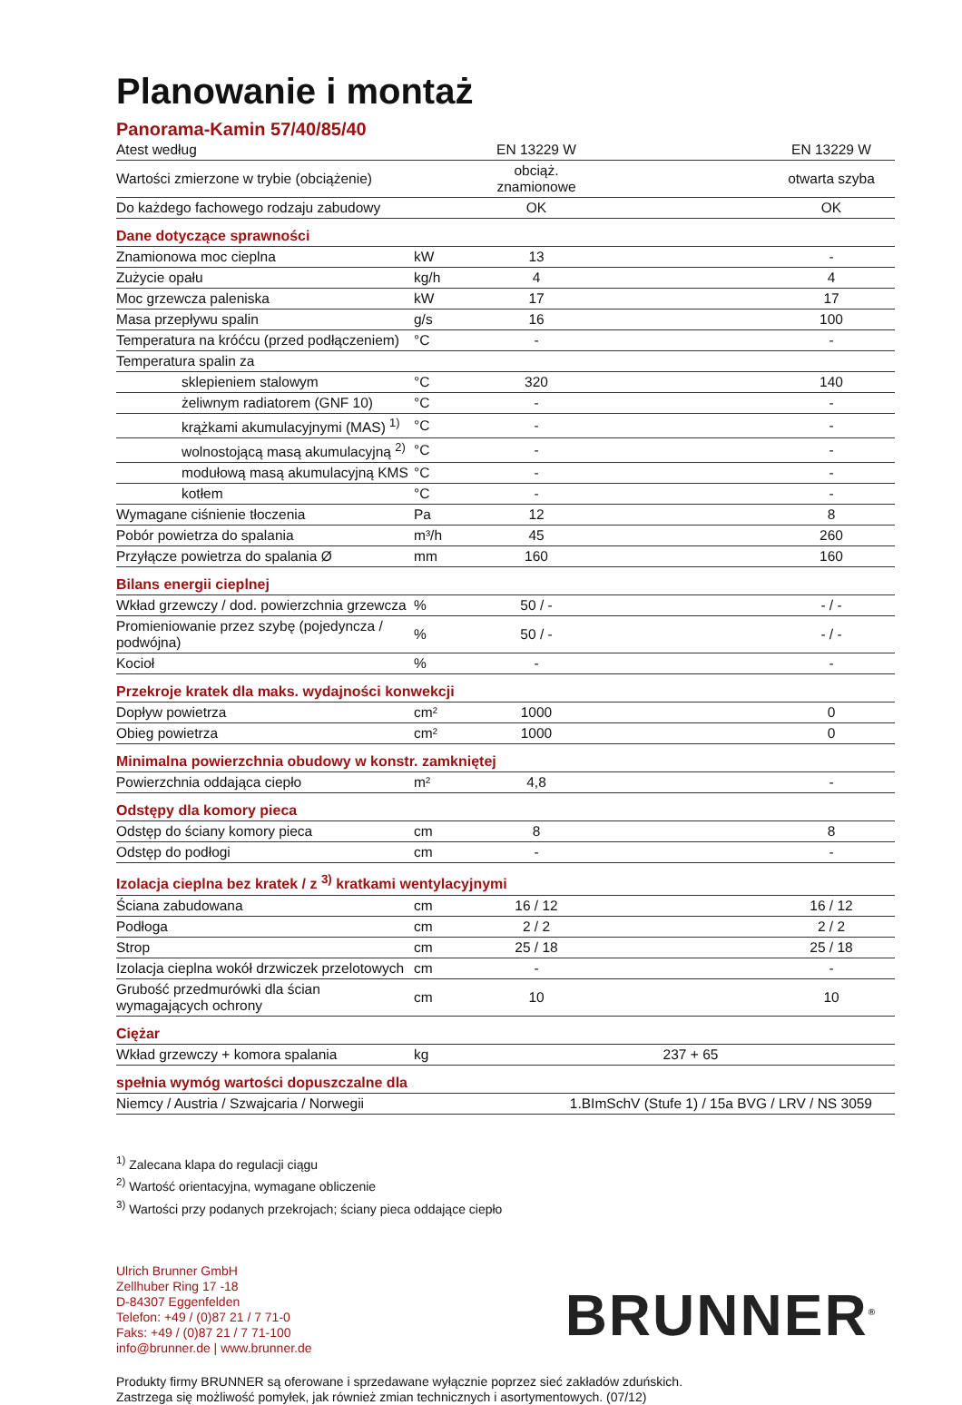Planowanie i montaż
Panorama-Kamin 57/40/85/40
| Atest według | | EN 13229 W | | EN 13229 W |
| Wartości zmierzone w trybie (obciążenie) | | obciąż. znamionowe | | otwarta szyba |
| Do każdego fachowego rodzaju zabudowy | | OK | | OK |
| Dane dotyczące sprawności | | | | |
| Znamionowa moc cieplna | kW | 13 | | - |
| Zużycie opału | kg/h | 4 | | 4 |
| Moc grzewcza paleniska | kW | 17 | | 17 |
| Masa przepływu spalin | g/s | 16 | | 100 |
| Temperatura na króćcu (przed podłączeniem) | °C | - | | - |
| Temperatura spalin za | | | | |
| sklepieniem stalowym | °C | 320 | | 140 |
| żeliwnym radiatorem (GNF 10) | °C | - | | - |
| krążkami akumulacyjnymi (MAS) <sup>1)</sup> | °C | - | | - |
| wolnostojącą masą akumulacyjną <sup>2)</sup> | °C | - | | - |
| modułową masą akumulacyjną KMS | °C | - | | - |
| kotłem | °C | - | | - |
| Wymagane ciśnienie tłoczenia | Pa | 12 | | 8 |
| Pobór powietrza do spalania | m³/h | 45 | | 260 |
| Przyłącze powietrza do spalania Ø | mm | 160 | | 160 |
| Bilans energii cieplnej | | | | |
| Wkład grzewczy / dod. powierzchnia grzewcza | % | 50 / - | | - / - |
| Promieniowanie przez szybę (pojedyncza / podwójna) | % | 50 / - | | - / - |
| Kocioł | % | - | | - |
| Przekroje kratek dla maks. wydajności konwekcji | | | | |
| Dopływ powietrza | cm² | 1000 | | 0 |
| Obieg powietrza | cm² | 1000 | | 0 |
| Minimalna powierzchnia obudowy w konstr. zamkniętej | | | | |
| Powierzchnia oddająca ciepło | m² | 4,8 | | - |
| Odstępy dla komory pieca | | | | |
| Odstęp do ściany komory pieca | cm | 8 | | 8 |
| Odstęp do podłogi | cm | - | | - |
| Izolacja cieplna bez kratek / z <sup>3)</sup> kratkami wentylacyjnymi | | | | |
| Ściana zabudowana | cm | 16 / 12 | | 16 / 12 |
| Podłoga | cm | 2 / 2 | | 2 / 2 |
| Strop | cm | 25 / 18 | | 25 / 18 |
| Izolacja cieplna wokół drzwiczek przelotowych | cm | - | | - |
| Grubość przedmurówki dla ścian wymagających ochrony | cm | 10 | | 10 |
| Ciężar | | | | |
| Wkład grzewczy + komora spalania | kg | 237 + 65 | | |
| spełnia wymóg wartości dopuszczalne dla | | | | |
| Niemcy / Austria / Szwajcaria / Norwegii | | 1.BImSchV (Stufe 1) / 15a BVG / LRV / NS 3059 | | |
<sup>1)</sup> Zalecana klapa do regulacji ciągu
<sup>2)</sup> Wartość orientacyjna, wymagane obliczenie
<sup>3)</sup> Wartości przy podanych przekrojach; ściany pieca oddające ciepło
Ulrich Brunner GmbH
Zellhuber Ring 17 -18
D-84307 Eggenfelden
Telefon: +49 / (0)87 21 / 7 71-0
Faks: +49 / (0)87 21 / 7 71-100
info@brunner.de | www.brunner.de
BRUNNER<sup>®</sup>
Produkty firmy BRUNNER są oferowane i sprzedawane wyłącznie poprzez sieć zakładów zduńskich.
Zastrzega się możliwość pomyłek, jak również zmian technicznych i asortymentowych. (07/12)